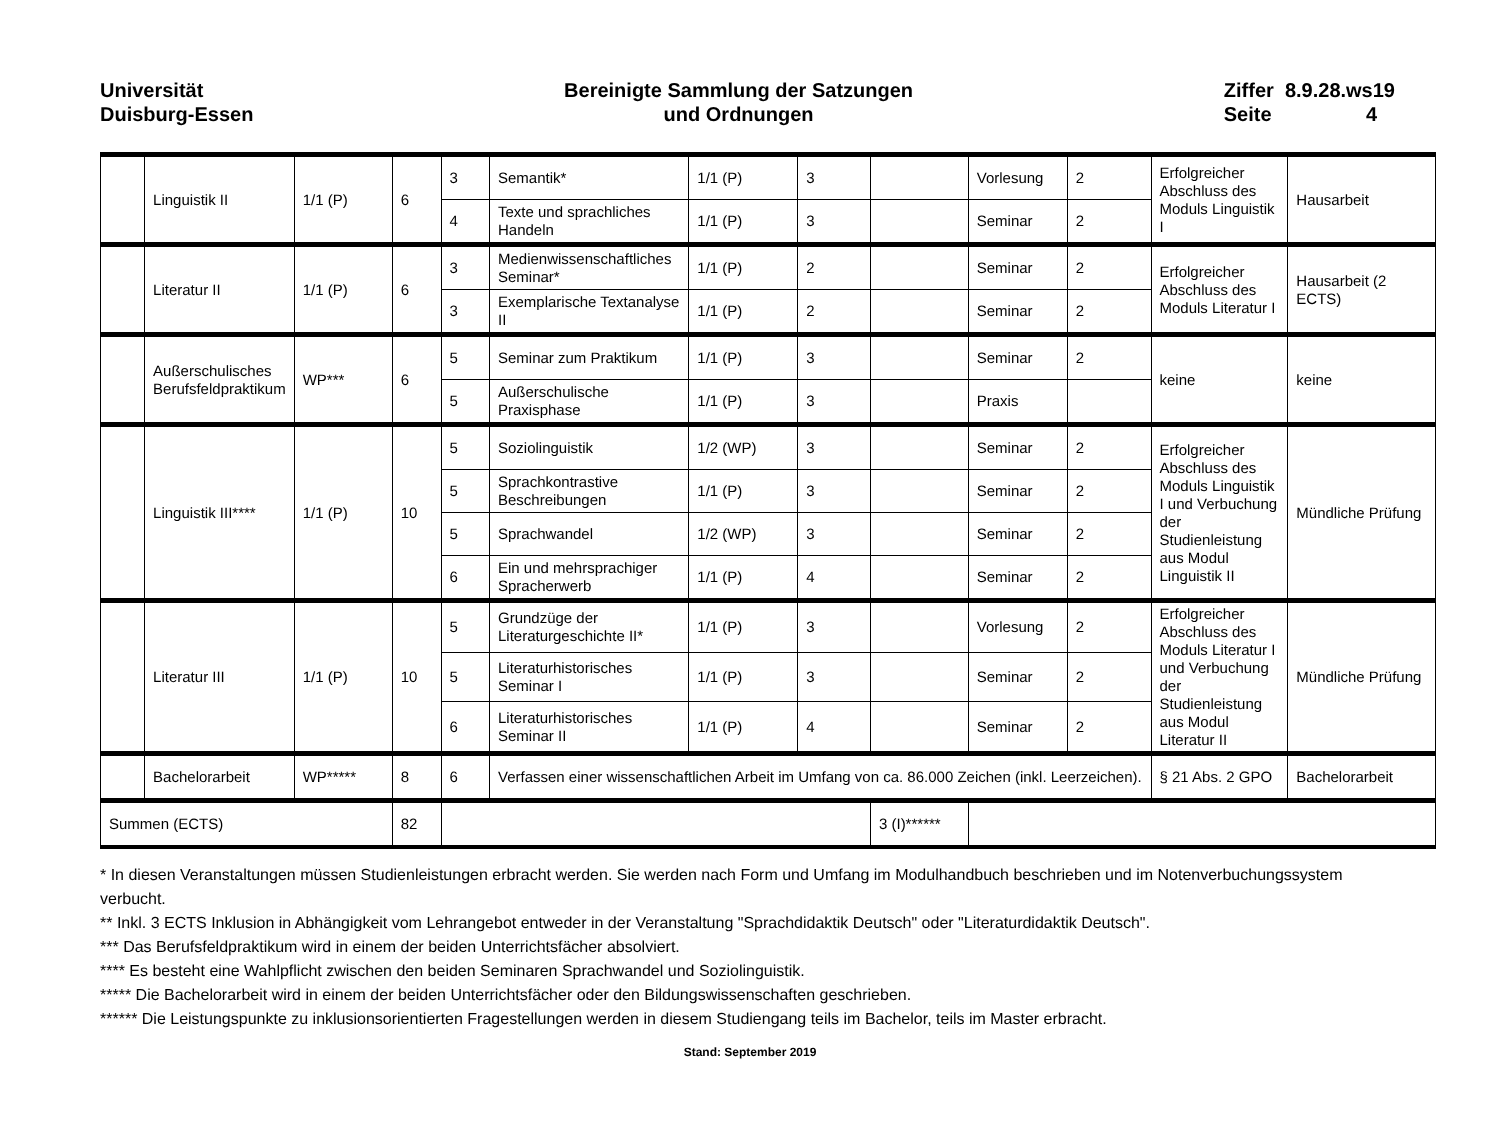Universität
Duisburg-Essen
Bereinigte Sammlung der Satzungen
und Ordnungen
Ziffer 8.9.28.ws19
Seite 4
| | Linguistik II | 1/1 (P) | 6 | 3 | Semantik* | 1/1 (P) | 3 | | Vorlesung | 2 | Erfolgreicher Abschluss des Moduls Linguistik I | Hausarbeit |
| | | | | 4 | Texte und sprachliches Handeln | 1/1 (P) | 3 | | Seminar | 2 | | |
| | Literatur II | 1/1 (P) | 6 | 3 | Medienwissenschaftliches Seminar* | 1/1 (P) | 2 | | Seminar | 2 | Erfolgreicher Abschluss des Moduls Literatur I | Hausarbeit (2 ECTS) |
| | | | | 3 | Exemplarische Textanalyse II | 1/1 (P) | 2 | | Seminar | 2 | | |
| | Außerschulisches Berufsfeldpraktikum | WP*** | 6 | 5 | Seminar zum Praktikum | 1/1 (P) | 3 | | Seminar | 2 | keine | keine |
| | | | | 5 | Außerschulische Praxisphase | 1/1 (P) | 3 | | Praxis | | | |
| | Linguistik III**** | 1/1 (P) | 10 | 5 | Soziolinguistik | 1/2 (WP) | 3 | | Seminar | 2 | Erfolgreicher Abschluss des Moduls Linguistik I und Verbuchung der Studienleistung aus Modul Linguistik II | Mündliche Prüfung |
| | | | | 5 | Sprachkontrastive Beschreibungen | 1/1 (P) | 3 | | Seminar | 2 | | |
| | | | | 5 | Sprachwandel | 1/2 (WP) | 3 | | Seminar | 2 | | |
| | | | | 6 | Ein und mehrsprachiger Spracherwerb | 1/1 (P) | 4 | | Seminar | 2 | | |
| | Literatur III | 1/1 (P) | 10 | 5 | Grundzüge der Literaturgeschichte II* | 1/1 (P) | 3 | | Vorlesung | 2 | Erfolgreicher Abschluss des Moduls Literatur I und Verbuchung der Studienleistung aus Modul Literatur II | Mündliche Prüfung |
| | | | | 5 | Literaturhistorisches Seminar I | 1/1 (P) | 3 | | Seminar | 2 | | |
| | | | | 6 | Literaturhistorisches Seminar II | 1/1 (P) | 4 | | Seminar | 2 | | |
| | Bachelorarbeit | WP***** | 8 | 6 | Verfassen einer wissenschaftlichen Arbeit im Umfang von ca. 86.000 Zeichen (inkl. Leerzeichen). | | | | | | § 21 Abs. 2 GPO | Bachelorarbeit |
| Summen (ECTS) | | | 82 | | | | | 3 (I)****** | | | | |
* In diesen Veranstaltungen müssen Studienleistungen erbracht werden. Sie werden nach Form und Umfang im Modulhandbuch beschrieben und im Notenverbuchungssystem verbucht.
** Inkl. 3 ECTS Inklusion in Abhängigkeit vom Lehrangebot entweder in der Veranstaltung "Sprachdidaktik Deutsch" oder "Literaturdidaktik Deutsch".
*** Das Berufsfeldpraktikum wird in einem der beiden Unterrichtsfächer absolviert.
**** Es besteht eine Wahlpflicht zwischen den beiden Seminaren Sprachwandel und Soziolinguistik.
***** Die Bachelorarbeit wird in einem der beiden Unterrichtsfächer oder den Bildungswissenschaften geschrieben.
****** Die Leistungspunkte zu inklusionsorientierten Fragestellungen werden in diesem Studiengang teils im Bachelor, teils im Master erbracht.
Stand: September 2019